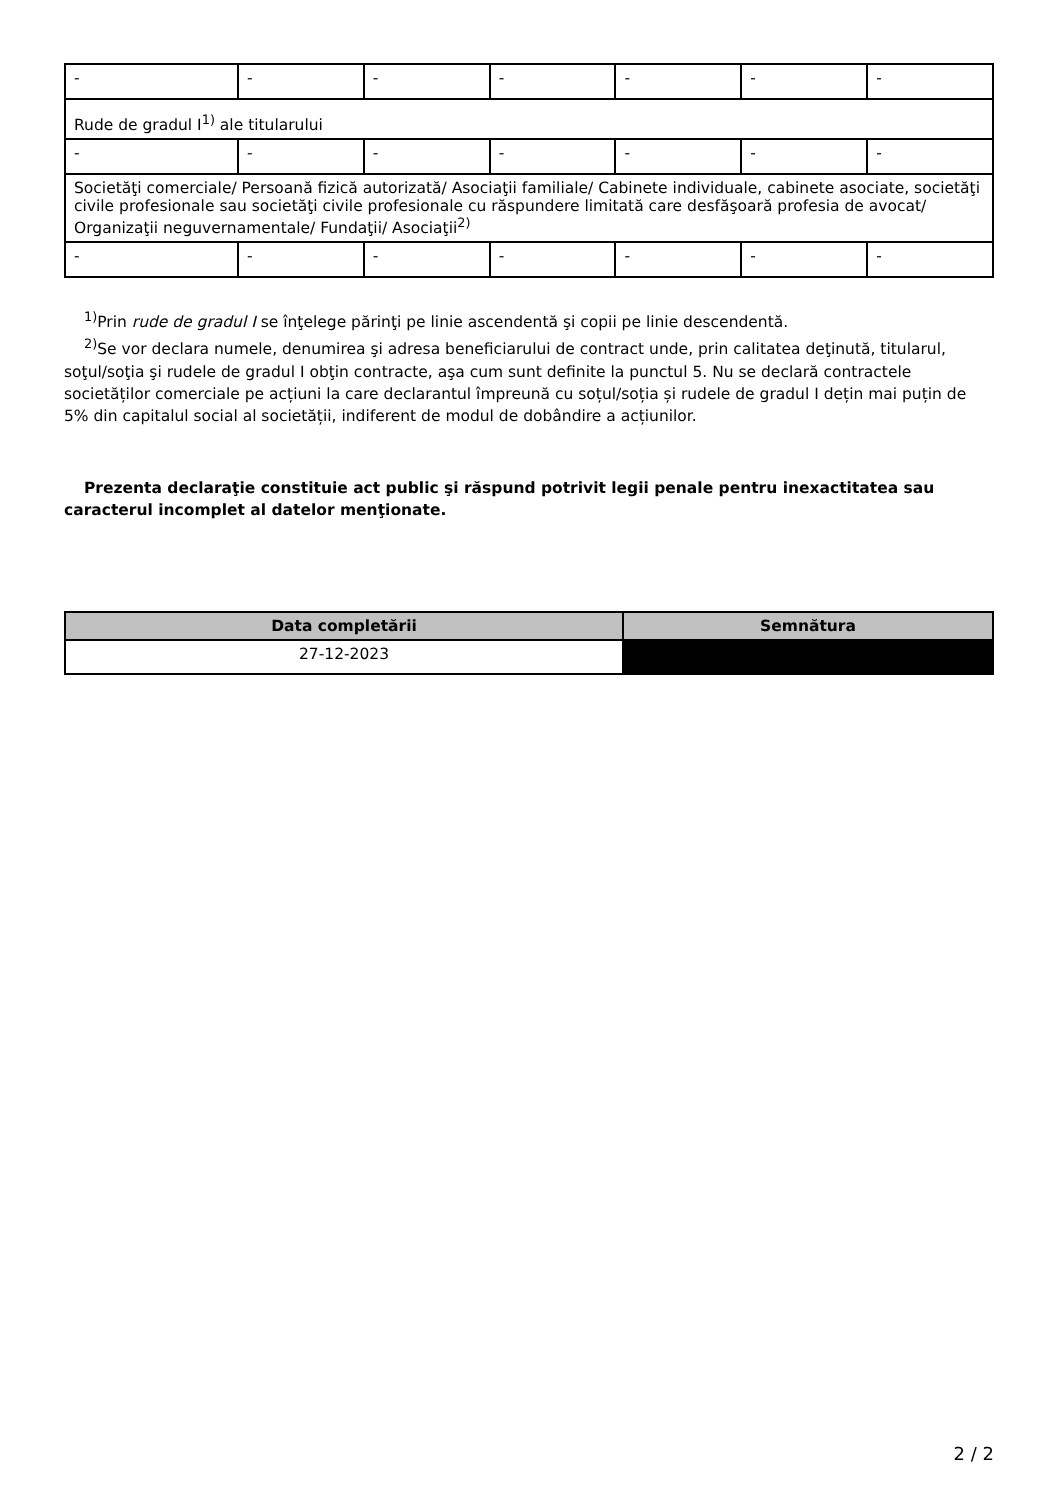| - | - | - | - | - | - | - |
| Rude de gradul I<sup>1)</sup> ale titularului | | | | | | |
| - | - | - | - | - | - | - |
| Societăţi comerciale/ Persoană fizică autorizată/ Asociaţii familiale/ Cabinete individuale, cabinete asociate, societăţi civile profesionale sau societăţi civile profesionale cu răspundere limitată care desfăşoară profesia de avocat/ Organizaţii neguvernamentale/ Fundaţii/ Asociaţii<sup>2)</sup> | | | | | | |
| - | - | - | - | - | - | - |
<sup>1)</sup> Prin rude de gradul I se înţelege părinţi pe linie ascendentă şi copii pe linie descendentă.
<sup>2)</sup> Se vor declara numele, denumirea şi adresa beneficiarului de contract unde, prin calitatea deţinută, titularul, soţul/soţia şi rudele de gradul I obţin contracte, aşa cum sunt definite la punctul 5. Nu se declară contractele societăților comerciale pe acțiuni la care declarantul împreună cu soțul/soția și rudele de gradul I dețin mai puțin de 5% din capitalul social al societății, indiferent de modul de dobândire a acțiunilor.
Prezenta declaraţie constituie act public şi răspund potrivit legii penale pentru inexactitatea sau caracterul incomplet al datelor menţionate.
| Data completării | Semnătura |
| --- | --- |
| 27-12-2023 | |
2 / 2